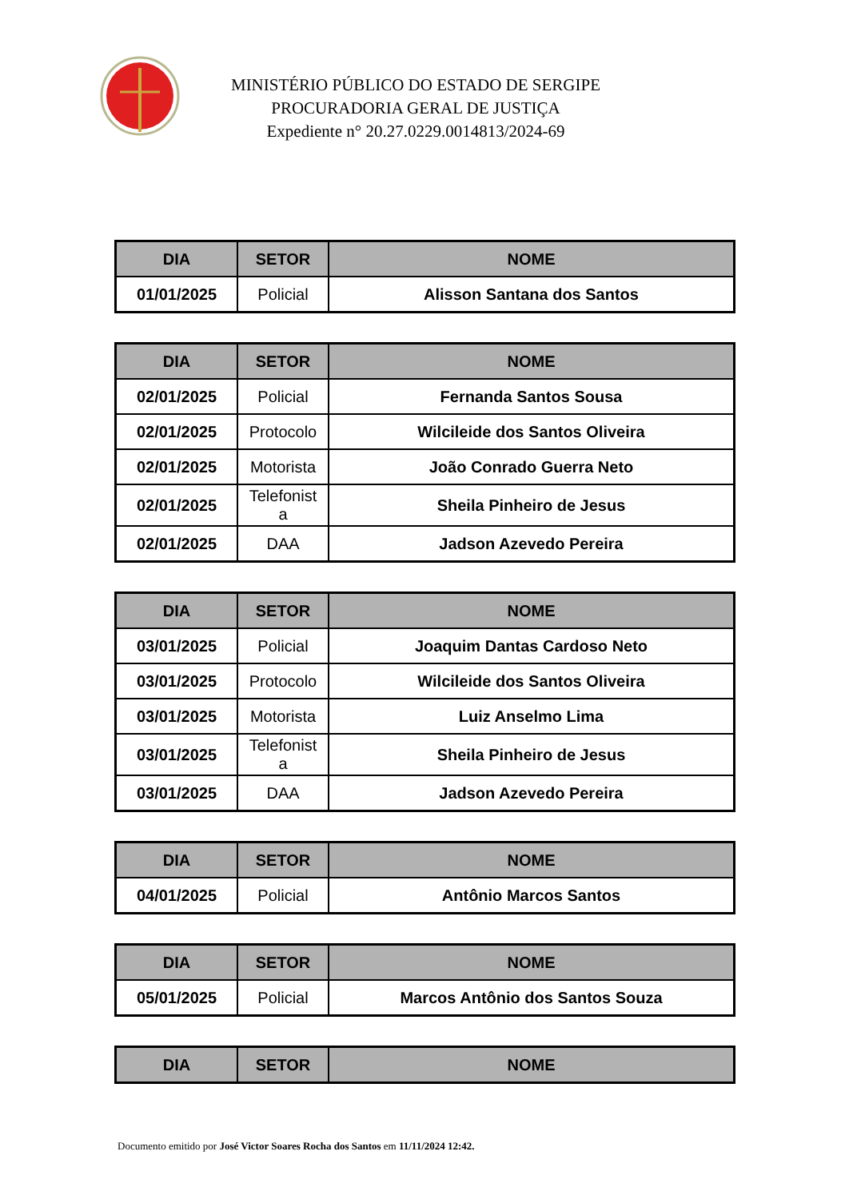MINISTÉRIO PÚBLICO DO ESTADO DE SERGIPE
PROCURADORIA GERAL DE JUSTIÇA
Expediente n° 20.27.0229.0014813/2024-69
| DIA | SETOR | NOME |
| --- | --- | --- |
| 01/01/2025 | Policial | Alisson Santana dos Santos |
| DIA | SETOR | NOME |
| --- | --- | --- |
| 02/01/2025 | Policial | Fernanda Santos Sousa |
| 02/01/2025 | Protocolo | Wilcileide dos Santos Oliveira |
| 02/01/2025 | Motorista | João Conrado Guerra Neto |
| 02/01/2025 | Telefonist a | Sheila Pinheiro de Jesus |
| 02/01/2025 | DAA | Jadson Azevedo Pereira |
| DIA | SETOR | NOME |
| --- | --- | --- |
| 03/01/2025 | Policial | Joaquim Dantas Cardoso Neto |
| 03/01/2025 | Protocolo | Wilcileide dos Santos Oliveira |
| 03/01/2025 | Motorista | Luiz Anselmo Lima |
| 03/01/2025 | Telefonist a | Sheila Pinheiro de Jesus |
| 03/01/2025 | DAA | Jadson Azevedo Pereira |
| DIA | SETOR | NOME |
| --- | --- | --- |
| 04/01/2025 | Policial | Antônio Marcos Santos |
| DIA | SETOR | NOME |
| --- | --- | --- |
| 05/01/2025 | Policial | Marcos Antônio dos Santos Souza |
| DIA | SETOR | NOME |
| --- | --- | --- |
Documento emitido por José Victor Soares Rocha dos Santos em 11/11/2024 12:42.